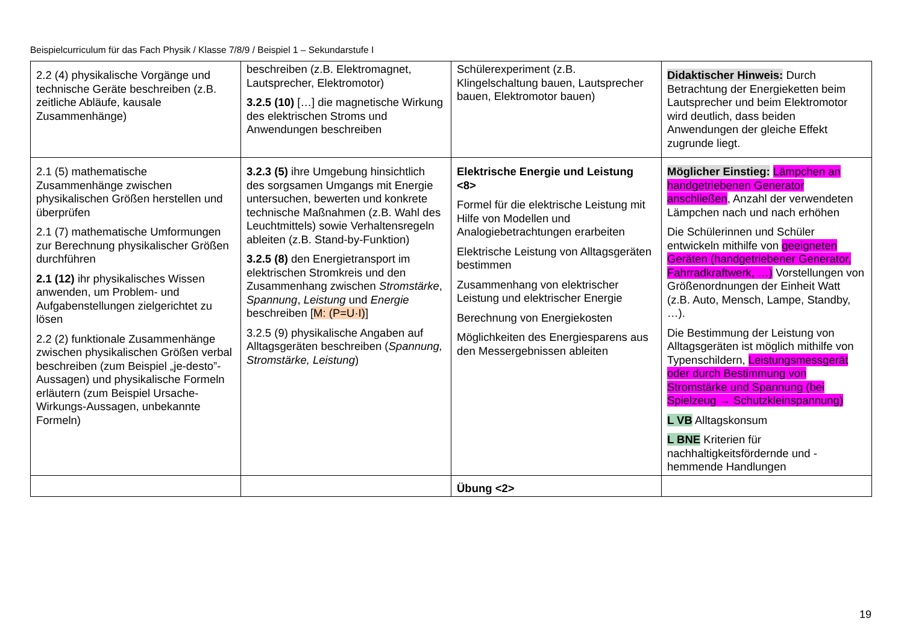Beispielcurriculum für das Fach Physik / Klasse 7/8/9 / Beispiel 1 – Sekundarstufe I
| 2.2 (4) physikalische Vorgänge und technische Geräte beschreiben (z.B. zeitliche Abläufe, kausale Zusammenhänge) | beschreiben (z.B. Elektromagnet, Lautsprecher, Elektromotor) 3.2.5 (10) […] die magnetische Wirkung des elektrischen Stroms und Anwendungen beschreiben | Schülerexperiment (z.B. Klingelschaltung bauen, Lautsprecher bauen, Elektromotor bauen) | Didaktischer Hinweis: Durch Betrachtung der Energieketten beim Lautsprecher und beim Elektromotor wird deutlich, dass beiden Anwendungen der gleiche Effekt zugrunde liegt. |
| 2.1 (5) mathematische Zusammenhänge zwischen physikalischen Größen herstellen und überprüfen 2.1 (7) mathematische Umformungen zur Berechnung physikalischer Größen durchführen 2.1 (12) ihr physikalisches Wissen anwenden, um Problem- und Aufgabenstellungen zielgerichtet zu lösen 2.2 (2) funktionale Zusammenhänge zwischen physikalischen Größen verbal beschreiben (zum Beispiel „je-desto”-Aussagen) und physikalische Formeln erläutern (zum Beispiel Ursache-Wirkungs-Aussagen, unbekannte Formeln) | 3.2.3 (5) ihre Umgebung hinsichtlich des sorgsamen Umgangs mit Energie untersuchen, bewerten und konkrete technische Maßnahmen (z.B. Wahl des Leuchtmittels) sowie Verhaltensregeln ableiten (z.B. Stand-by-Funktion) 3.2.5 (8) den Energietransport im elektrischen Stromkreis und den Zusammenhang zwischen Stromstärke , Spannung , Leistung und Energie beschreiben [ M: (P=U·I) ] 3.2.5 (9) physikalische Angaben auf Alltagsgeräten beschreiben ( Spannung, Stromstärke, Leistung ) | Elektrische Energie und Leistung <8> Formel für die elektrische Leistung mit Hilfe von Modellen und Analogiebetrachtungen erarbeiten Elektrische Leistung von Alltagsgeräten bestimmen Zusammenhang von elektrischer Leistung und elektrischer Energie Berechnung von Energiekosten Möglichkeiten des Energiesparens aus den Messergebnissen ableiten | Möglicher Einstieg: Lämpchen an handgetriebenen Generator anschließen , Anzahl der verwendeten Lämpchen nach und nach erhöhen Die Schülerinnen und Schüler entwickeln mithilfe von geeigneten Geräten (handgetriebener Generator, Fahrradkraftwerk, …) Vorstellungen von Größenordnungen der Einheit Watt (z.B. Auto, Mensch, Lampe, Standby, …). Die Bestimmung der Leistung von Alltagsgeräten ist möglich mithilfe von Typenschildern, Leistungsmessgerät oder durch Bestimmung von Stromstärke und Spannung (bei Spielzeug → Schutzkleinspannung) L VB Alltagskonsum L BNE Kriterien für nachhaltigkeitsfördernde und -hemmende Handlungen |
| | | Übung <2> | |
19